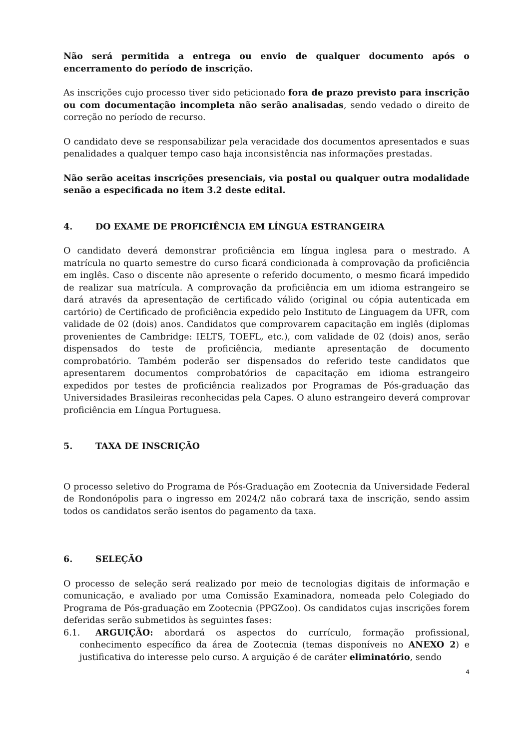Não será permitida a entrega ou envio de qualquer documento após o encerramento do período de inscrição.
As inscrições cujo processo tiver sido peticionado fora de prazo previsto para inscrição ou com documentação incompleta não serão analisadas, sendo vedado o direito de correção no período de recurso.
O candidato deve se responsabilizar pela veracidade dos documentos apresentados e suas penalidades a qualquer tempo caso haja inconsistência nas informações prestadas.
Não serão aceitas inscrições presenciais, via postal ou qualquer outra modalidade senão a especificada no item 3.2 deste edital.
4. DO EXAME DE PROFICIÊNCIA EM LÍNGUA ESTRANGEIRA
O candidato deverá demonstrar proficiência em língua inglesa para o mestrado. A matrícula no quarto semestre do curso ficará condicionada à comprovação da proficiência em inglês. Caso o discente não apresente o referido documento, o mesmo ficará impedido de realizar sua matrícula. A comprovação da proficiência em um idioma estrangeiro se dará através da apresentação de certificado válido (original ou cópia autenticada em cartório) de Certificado de proficiência expedido pelo Instituto de Linguagem da UFR, com validade de 02 (dois) anos. Candidatos que comprovarem capacitação em inglês (diplomas provenientes de Cambridge: IELTS, TOEFL, etc.), com validade de 02 (dois) anos, serão dispensados do teste de proficiência, mediante apresentação de documento comprobatório. Também poderão ser dispensados do referido teste candidatos que apresentarem documentos comprobatórios de capacitação em idioma estrangeiro expedidos por testes de proficiência realizados por Programas de Pós-graduação das Universidades Brasileiras reconhecidas pela Capes. O aluno estrangeiro deverá comprovar proficiência em Língua Portuguesa.
5. TAXA DE INSCRIÇÃO
O processo seletivo do Programa de Pós-Graduação em Zootecnia da Universidade Federal de Rondonópolis para o ingresso em 2024/2 não cobrará taxa de inscrição, sendo assim todos os candidatos serão isentos do pagamento da taxa.
6. SELEÇÃO
O processo de seleção será realizado por meio de tecnologias digitais de informação e comunicação, e avaliado por uma Comissão Examinadora, nomeada pelo Colegiado do Programa de Pós-graduação em Zootecnia (PPGZoo). Os candidatos cujas inscrições forem deferidas serão submetidos às seguintes fases:
6.1. ARGUIÇÃO: abordará os aspectos do currículo, formação profissional, conhecimento específico da área de Zootecnia (temas disponíveis no ANEXO 2) e justificativa do interesse pelo curso. A arguição é de caráter eliminatório, sendo
4